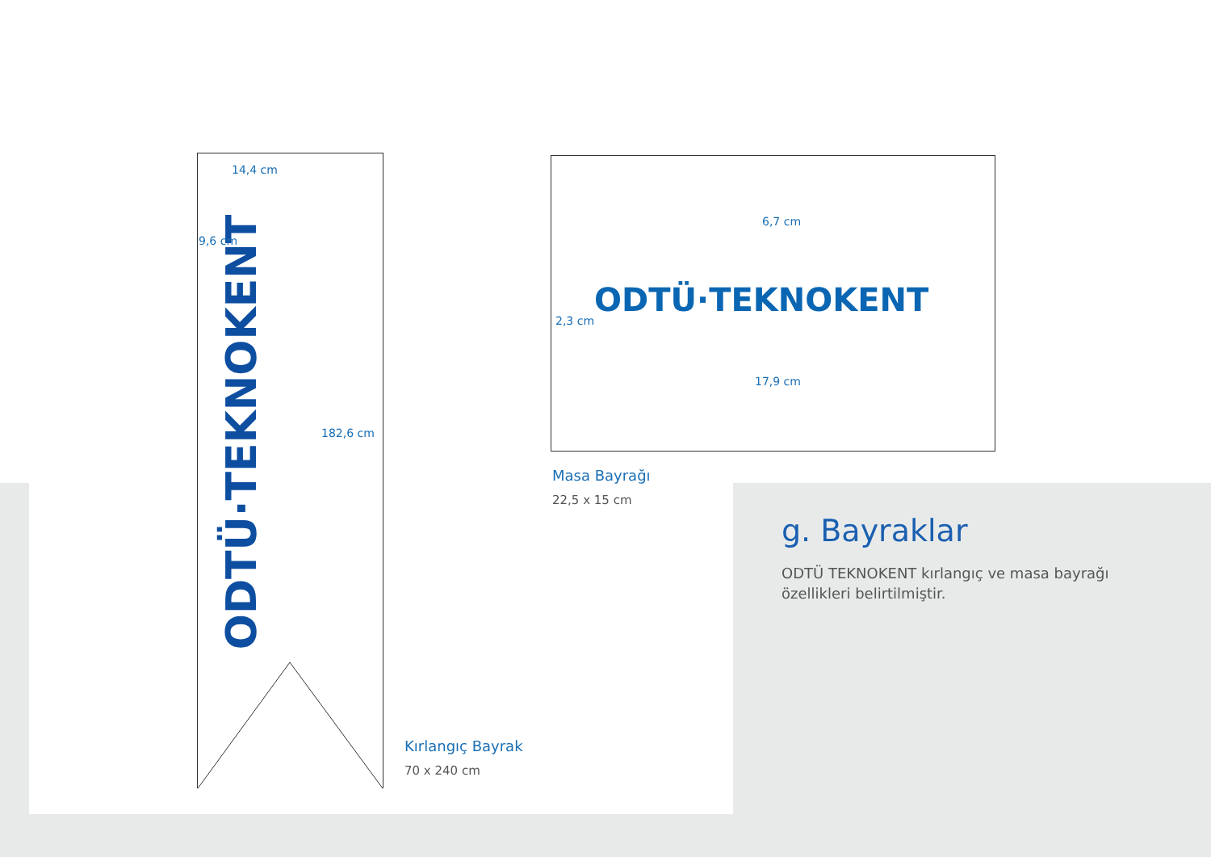ODTÜ·TEKNOKENT
14,4 cm
9,6 cm
182,6 cm
ODTÜ·TEKNOKENT
6,7 cm
2,3 cm
17,9 cm
Masa Bayrağı
22,5 x 15 cm
Kırlangıç Bayrak
70 x 240 cm
g. Bayraklar
ODTÜ TEKNOKENT kırlangıç ve masa bayrağı
özellikleri belirtilmiştir.